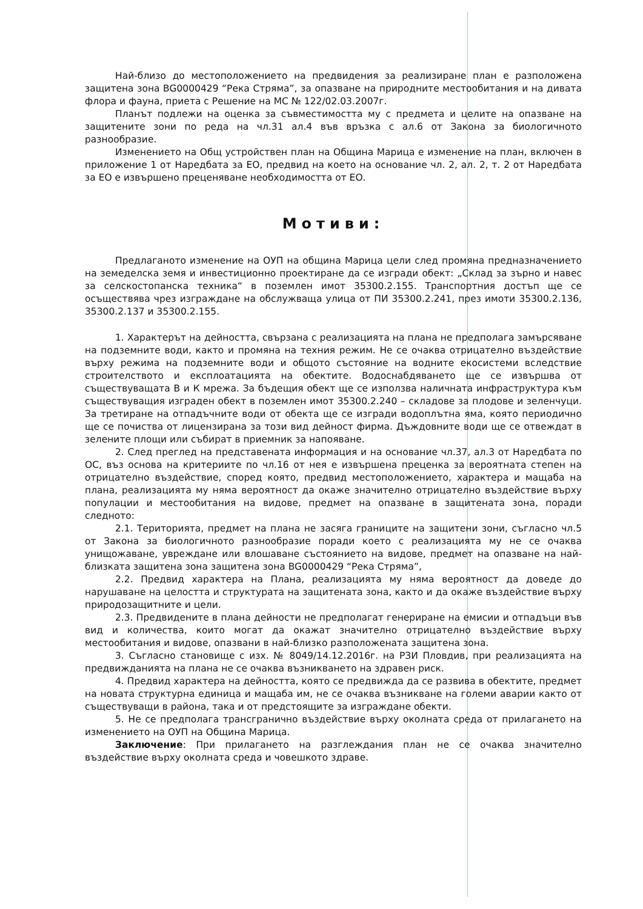Най-близо до местоположението на предвидения за реализиране план е разположена защитена зона BG0000429 “Река Стряма”, за опазване на природните местообитания и на дивата флора и фауна, приета с Решение на МС № 122/02.03.2007г.
Планът подлежи на оценка за съвместимостта му с предмета и целите на опазване на защитените зони по реда на чл.31 ал.4 във връзка с ал.6 от Закона за биологичното разнообразие.
Изменението на Общ устройствен план на Община Марица е изменение на план, включен в приложение 1 от Наредбата за ЕО, предвид на което на основание чл. 2, ал. 2, т. 2 от Наредбата за ЕО е извършено преценяване необходимостта от ЕО.
Мотиви:
Предлаганото изменение на ОУП на община Марица цели след промяна предназначението на земеделска земя и инвестиционно проектиране да се изгради обект: „Склад за зърно и навес за селскостопанска техника“ в поземлен имот 35300.2.155. Транспортния достъп ще се осъществява чрез изграждане на обслужваща улица от ПИ 35300.2.241, през имоти 35300.2.136, 35300.2.137 и 35300.2.155.
1. Характерът на дейността, свързана с реализацията на плана не предполага замърсяване на подземните води, както и промяна на техния режим. Не се очаква отрицателно въздействие върху режима на подземните води и общото състояние на водните екосистеми вследствие строителството и експлоатацията на обектите. Водоснабдяването ще се извършва от съществуващата В и К мрежа. За бъдещия обект ще се използва наличната инфраструктура към съществуващия изграден обект в поземлен имот 35300.2.240 – складове за плодове и зеленчуци. За третиране на отпадъчните води от обекта ще се изгради водоплътна яма, която периодично ще се почиства от лицензирана за този вид дейност фирма. Дъждовните води ще се отвеждат в зелените площи или събират в приемник за напояване.
2. След преглед на представената информация и на основание чл.37, ал.3 от Наредбата по ОС, въз основа на критериите по чл.16 от нея е извършена преценка за вероятната степен на отрицателно въздействие, според която, предвид местоположението, характера и мащаба на плана, реализацията му няма вероятност да окаже значително отрицателно въздействие върху популации и местообитания на видове, предмет на опазване в защитената зона, поради следното:
2.1. Територията, предмет на плана не засяга границите на защитени зони, съгласно чл.5 от Закона за биологичното разнообразие поради което с реализацията му не се очаква унищожаване, увреждане или влошаване състоянието на видове, предмет на опазване на най-близката защитена зона защитена зона BG0000429 “Река Стряма”,
2.2. Предвид характера на Плана, реализацията му няма вероятност да доведе до нарушаване на целостта и структурата на защитената зона, както и да окаже въздействие върху природозащитните и цели.
2.3. Предвидените в плана дейности не предполагат генериране на емисии и отпадъци във вид и количества, които могат да окажат значително отрицателно въздействие върху местообитания и видове, опазвани в най-близко разположената защитена зона.
3. Съгласно становище с изх. № 8049/14.12.2016г. на РЗИ Пловдив, при реализацията на предвижданията на плана не се очаква възникването на здравен риск.
4. Предвид характера на дейността, която се предвижда да се развива в обектите, предмет на новата структурна единица и мащаба им, не се очаква възникване на големи аварии както от съществуващи в района, така и от предстоящите за изграждане обекти.
5. Не се предполага трансгранично въздействие върху околната среда от прилагането на изменението на ОУП на Община Марица.
Заключение: При прилагането на разглеждания план не се очаква значително въздействие върху околната среда и човешкото здраве.